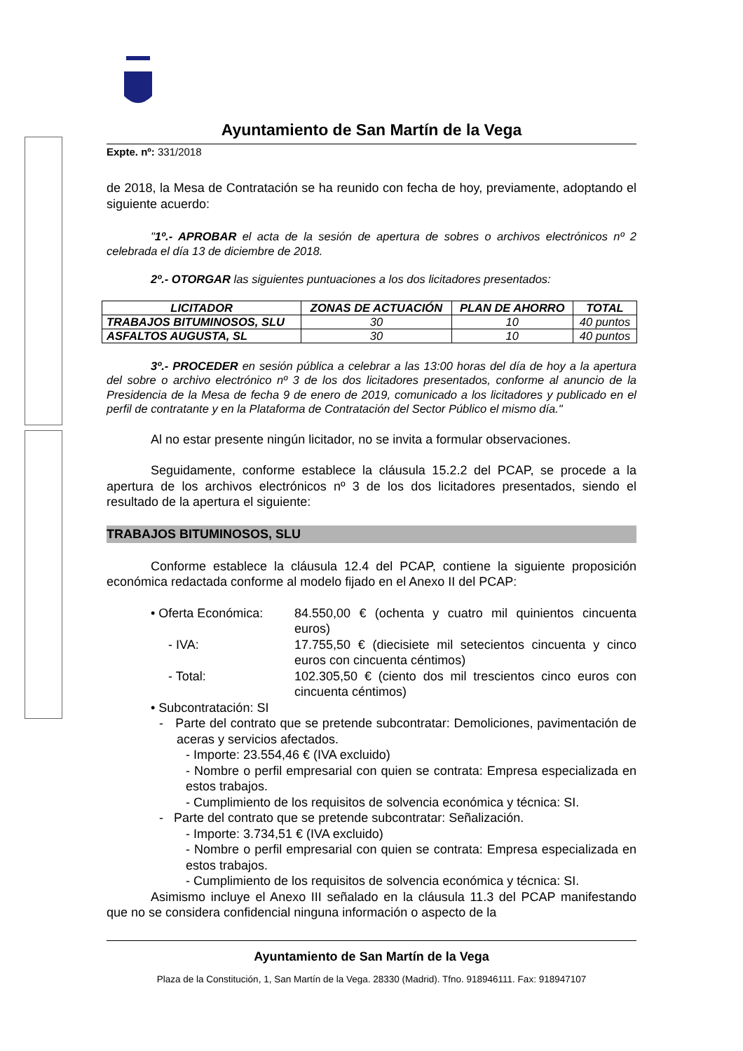Ayuntamiento de San Martín de la Vega
Expte. nº: 331/2018
de 2018, la Mesa de Contratación se ha reunido con fecha de hoy, previamente, adoptando el siguiente acuerdo:
"1º.- APROBAR el acta de la sesión de apertura de sobres o archivos electrónicos nº 2 celebrada el día 13 de diciembre de 2018.
2º.- OTORGAR las siguientes puntuaciones a los dos licitadores presentados:
| LICITADOR | ZONAS DE ACTUACIÓN | PLAN DE AHORRO | TOTAL |
| --- | --- | --- | --- |
| TRABAJOS BITUMINOSOS, SLU | 30 | 10 | 40 puntos |
| ASFALTOS AUGUSTA, SL | 30 | 10 | 40 puntos |
3º.- PROCEDER en sesión pública a celebrar a las 13:00 horas del día de hoy a la apertura del sobre o archivo electrónico nº 3 de los dos licitadores presentados, conforme al anuncio de la Presidencia de la Mesa de fecha 9 de enero de 2019, comunicado a los licitadores y publicado en el perfil de contratante y en la Plataforma de Contratación del Sector Público el mismo día."
Al no estar presente ningún licitador, no se invita a formular observaciones.
Seguidamente, conforme establece la cláusula 15.2.2 del PCAP, se procede a la apertura de los archivos electrónicos nº 3 de los dos licitadores presentados, siendo el resultado de la apertura el siguiente:
TRABAJOS BITUMINOSOS, SLU
Conforme establece la cláusula 12.4 del PCAP, contiene la siguiente proposición económica redactada conforme al modelo fijado en el Anexo II del PCAP:
• Oferta Económica:
84.550,00 € (ochenta y cuatro mil quinientos cincuenta euros)
- IVA: 17.755,50 € (diecisiete mil setecientos cincuenta y cinco euros con cincuenta céntimos)
- Total: 102.305,50 € (ciento dos mil trescientos cinco euros con cincuenta céntimos)
• Subcontratación: SI
- Parte del contrato que se pretende subcontratar: Demoliciones, pavimentación de aceras y servicios afectados.
- Importe: 23.554,46 € (IVA excluido)
- Nombre o perfil empresarial con quien se contrata: Empresa especializada en estos trabajos.
- Cumplimiento de los requisitos de solvencia económica y técnica: SI.
- Parte del contrato que se pretende subcontratar: Señalización.
- Importe: 3.734,51 € (IVA excluido)
- Nombre o perfil empresarial con quien se contrata: Empresa especializada en estos trabajos.
- Cumplimiento de los requisitos de solvencia económica y técnica: SI.
Asimismo incluye el Anexo III señalado en la cláusula 11.3 del PCAP manifestando que no se considera confidencial ninguna información o aspecto de la
Ayuntamiento de San Martín de la Vega
Plaza de la Constitución, 1, San Martín de la Vega. 28330 (Madrid). Tfno. 918946111. Fax: 918947107